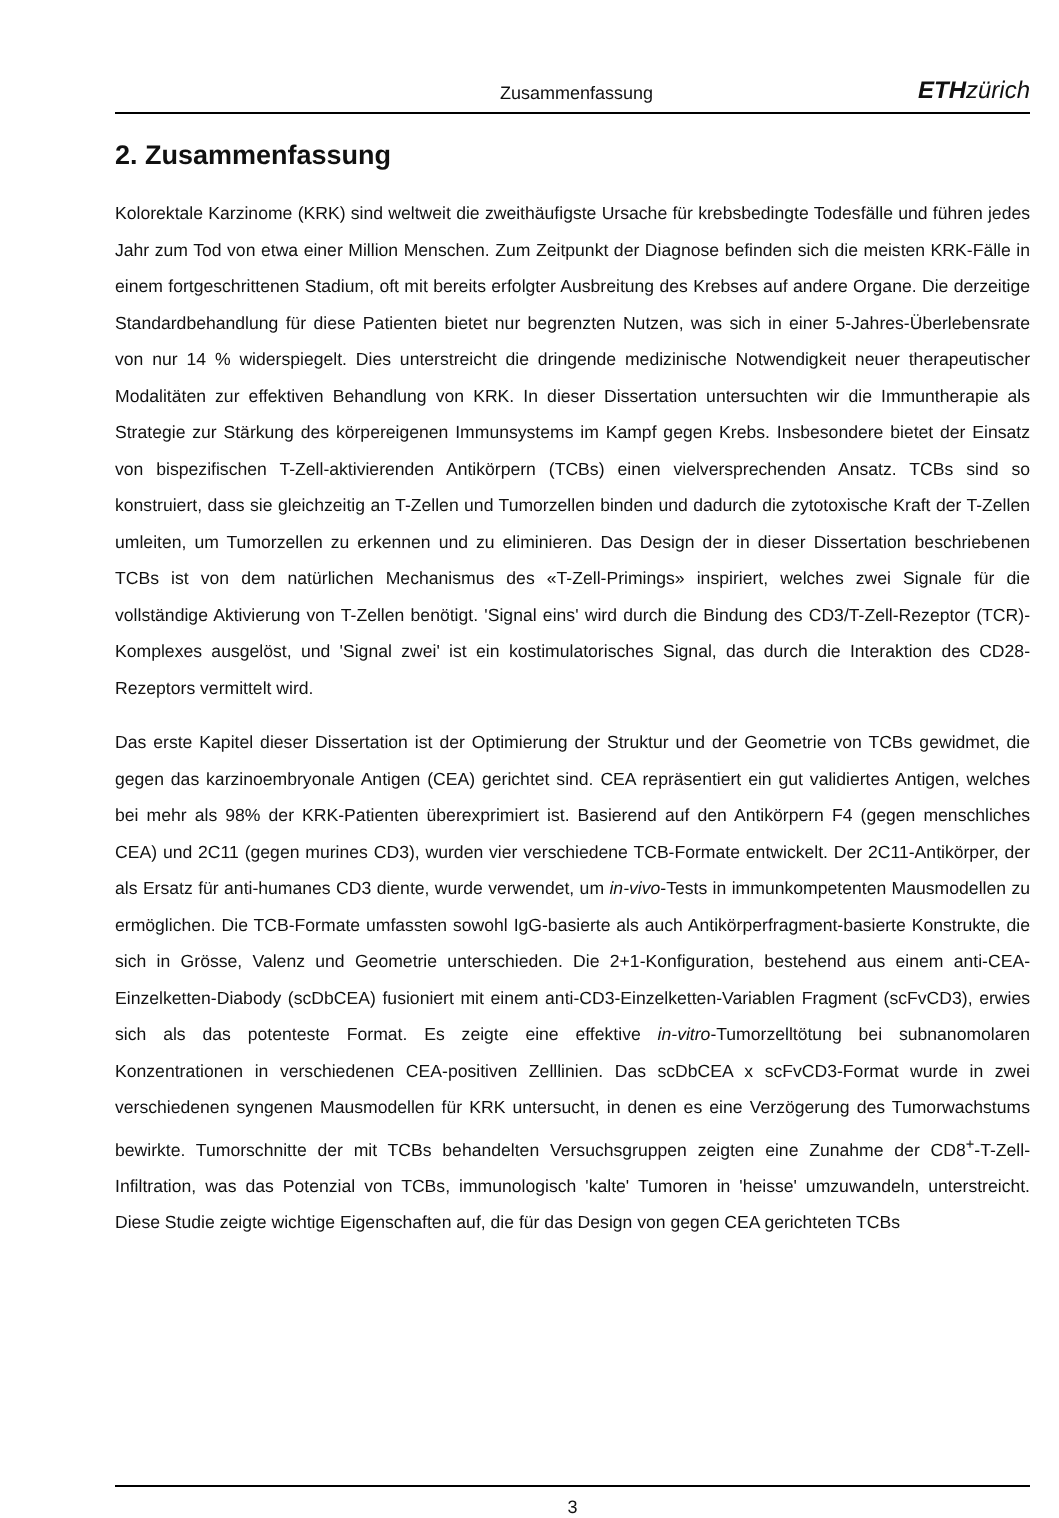Zusammenfassung ETH zürich
2. Zusammenfassung
Kolorektale Karzinome (KRK) sind weltweit die zweithäufigste Ursache für krebsbedingte Todesfälle und führen jedes Jahr zum Tod von etwa einer Million Menschen. Zum Zeitpunkt der Diagnose befinden sich die meisten KRK-Fälle in einem fortgeschrittenen Stadium, oft mit bereits erfolgter Ausbreitung des Krebses auf andere Organe. Die derzeitige Standardbehandlung für diese Patienten bietet nur begrenzten Nutzen, was sich in einer 5-Jahres-Überlebensrate von nur 14 % widerspiegelt. Dies unterstreicht die dringende medizinische Notwendigkeit neuer therapeutischer Modalitäten zur effektiven Behandlung von KRK. In dieser Dissertation untersuchten wir die Immuntherapie als Strategie zur Stärkung des körpereigenen Immunsystems im Kampf gegen Krebs. Insbesondere bietet der Einsatz von bispezifischen T-Zell-aktivierenden Antikörpern (TCBs) einen vielversprechenden Ansatz. TCBs sind so konstruiert, dass sie gleichzeitig an T-Zellen und Tumorzellen binden und dadurch die zytotoxische Kraft der T-Zellen umleiten, um Tumorzellen zu erkennen und zu eliminieren. Das Design der in dieser Dissertation beschriebenen TCBs ist von dem natürlichen Mechanismus des «T-Zell-Primings» inspiriert, welches zwei Signale für die vollständige Aktivierung von T-Zellen benötigt. 'Signal eins' wird durch die Bindung des CD3/T-Zell-Rezeptor (TCR)-Komplexes ausgelöst, und 'Signal zwei' ist ein kostimulatorisches Signal, das durch die Interaktion des CD28-Rezeptors vermittelt wird.
Das erste Kapitel dieser Dissertation ist der Optimierung der Struktur und der Geometrie von TCBs gewidmet, die gegen das karzinoembryonale Antigen (CEA) gerichtet sind. CEA repräsentiert ein gut validiertes Antigen, welches bei mehr als 98% der KRK-Patienten überexprimiert ist. Basierend auf den Antikörpern F4 (gegen menschliches CEA) und 2C11 (gegen murines CD3), wurden vier verschiedene TCB-Formate entwickelt. Der 2C11-Antikörper, der als Ersatz für anti-humanes CD3 diente, wurde verwendet, um in-vivo-Tests in immunkompetenten Mausmodellen zu ermöglichen. Die TCB-Formate umfassten sowohl IgG-basierte als auch Antikörperfragment-basierte Konstrukte, die sich in Grösse, Valenz und Geometrie unterschieden. Die 2+1-Konfiguration, bestehend aus einem anti-CEA-Einzelketten-Diabody (scDbCEA) fusioniert mit einem anti-CD3-Einzelketten-Variablen Fragment (scFvCD3), erwies sich als das potenteste Format. Es zeigte eine effektive in-vitro-Tumorzelltötung bei subnanomolaren Konzentrationen in verschiedenen CEA-positiven Zelllinien. Das scDbCEA x scFvCD3-Format wurde in zwei verschiedenen syngenen Mausmodellen für KRK untersucht, in denen es eine Verzögerung des Tumorwachstums bewirkte. Tumorschnitte der mit TCBs behandelten Versuchsgruppen zeigten eine Zunahme der CD8<sup>+</sup>-T-Zell-Infiltration, was das Potenzial von TCBs, immunologisch 'kalte' Tumoren in 'heisse' umzuwandeln, unterstreicht. Diese Studie zeigte wichtige Eigenschaften auf, die für das Design von gegen CEA gerichteten TCBs
3